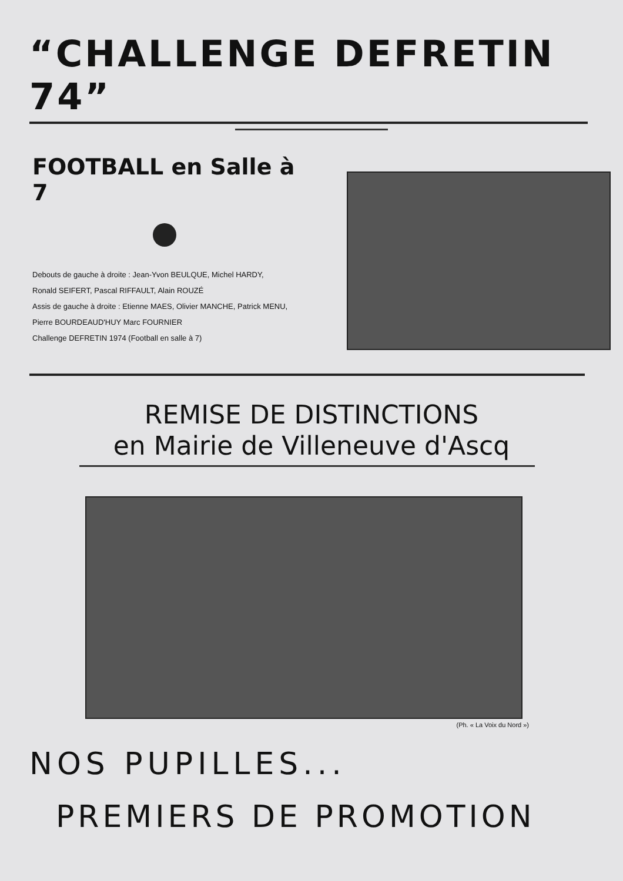“CHALLENGE DEFRETIN 74”
FOOTBALL en Salle à 7
Debouts de gauche à droite : Jean-Yvon BEULQUE, Michel HARDY,
Ronald SEIFERT, Pascal RIFFAULT, Alain ROUZÉ
Assis de gauche à droite : Etienne MAES, Olivier MANCHE, Patrick MENU,
Pierre BOURDEAUD'HUY Marc FOURNIER
Challenge DEFRETIN 1974 (Football en salle à 7)
REMISE DE DISTINCTIONS
en Mairie de Villeneuve d'Ascq
(Ph. « La Voix du Nord »)
NOS PUPILLES...
PREMIERS DE PROMOTION